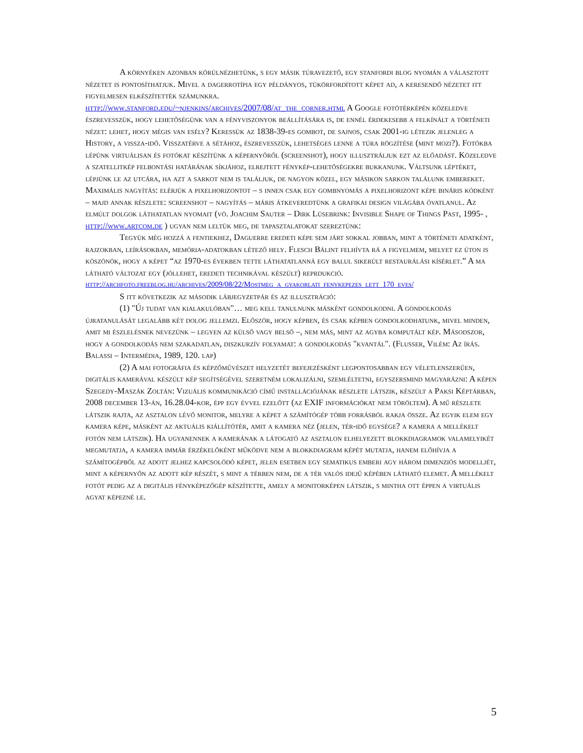A környéken azonban körülnézhetünk, s egy másik túravezető, egy stanfordi blog nyomán a választott nézetet is pontosíthatjuk. Mivel a dagerrotípia egy példányos, tükörfordított képet ad, a keresendő nézetet itt figyelmesen elkészítették számunkra.
http://www.stanford.edu/~njenkins/archives/2007/08/at_the_corner.html A Google fotótérképén közeledve észrevesszük, hogy lehetőségünk van a fényviszonyok beállítására is, de ennél érdekesebb a felkínált a történeti nézet: lehet, hogy mégis van esély? Keressük az 1838-39-es gombot, de sajnos, csak 2001-ig létezik jelenleg a History, a vissza-idő. Visszatérve a sétához, észrevesszük, lehetséges lenne a túra rögzítése (mint mozi?). Fotókba lépünk virtuálisan és fotókat készítünk a képernyőről (screenshot), hogy illusztráljuk ezt az előadást. Közeledve a szatellitkép felbontási határának síkjához, elrejtett fénykép-lehetőségekre bukkanunk. Váltsunk léptéket, lépjünk le az utcára, ha azt a sarkot nem is találjuk, de nagyon közel, egy másikon sarkon találunk embereket. Maximális nagyítás: elérjük a pixelhorizontot – s innen csak egy gombnyomás a pixelhorizont képe bináris kódként – majd annak részlete: screenshot – nagyítás – máris átkeveredtünk a grafikai design világába óvatlanul. Az elmúlt dolgok láthatatlan nyomait (vö. Joachim Sauter – Dirk Lüsebrink: Invisible Shape of Things Past, 1995- , http://www.artcom.de ) ugyan nem leltük meg, de tapasztalatokat szereztünk:
Tegyük még hozzá a fentiekhez, Daguerre eredeti képe sem járt sokkal jobban, mint a történeti adatként, rajzokban, leírásokban, memória-adatokban létező hely. Flesch Bálint felhívta rá a figyelmem, melyet ez úton is köszönök, hogy a képet “az 1970-es években tette láthatatlanná egy balul sikerült restaurálási kísérlet.” A ma látható változat egy (jóllehet, eredeti technikával készült) reprdukció.
http://archfoto.freeblog.hu/archives/2009/08/22/Mostmeg_a_gyakorlati_fenykepezes_lett_170_eves/
S itt következik az második lábjegyzetpár és az illusztráció:
(1) "Új tudat van kialakulóban"… meg kell tanulnunk másként gondolkodni. A gondolkodás újratanulását legalább két dolog jellemzi. Először, hogy képben, és csak képben gondolkodhatunk, mivel minden, amit mi észlelésnek nevezünk – legyen az külső vagy belső –, nem más, mint az agyba komputált kép. Másodszor, hogy a gondolkodás nem szakadatlan, diszkurzív folyamat: a gondolkodás "kvantál". (Flusser, Vilém: Az írás. Balassi – Intermédia, 1989, 120. lap)
(2) A mai fotográfia és képzőművészet helyzetét befejezésként legpontosabban egy véletlenszerűen, digitális kamerával készült kép segítségével szeretném lokalizálni, szemléltetni, egyszersmind magyarázni: A képen Szegedy-Maszák Zoltán: Vizuális kommunikáció című installációjának részlete látszik, készült a Paksi Képtárban, 2008 december 13-án, 16.28.04-kor, épp egy évvel ezelőtt (az EXIF információkat nem töröltem). A mű részlete látszik rajta, az asztalon lévő monitor, melyre a képet a számítógép több forrásból rakja össze. Az egyik elem egy kamera képe, másként az aktuális kiállítótér, amit a kamera néz (jelen, tér-idő egysége? a kamera a mellékelt fotón nem látszik). Ha ugyanennek a kamerának a látogató az asztalon elhelyezett blokkdiagramok valamelyikét megmutatja, a kamera immár érzékelőként működve nem a blokkdiagram képét mutatja, hanem előhívja a számítogépből az adott jelhez kapcsolódó képet, jelen esetben egy sematikus emberi agy három dimenziós modelljét, mint a képernyőn az adott kép részét, s mint a térben nem, de a tér valós idejű képében látható elemet. A mellékelt fotót pedig az a digitális fényképezőgép készítette, amely a monitorképen látszik, s mintha ott éppen a virtuális agyat képezné le.
5